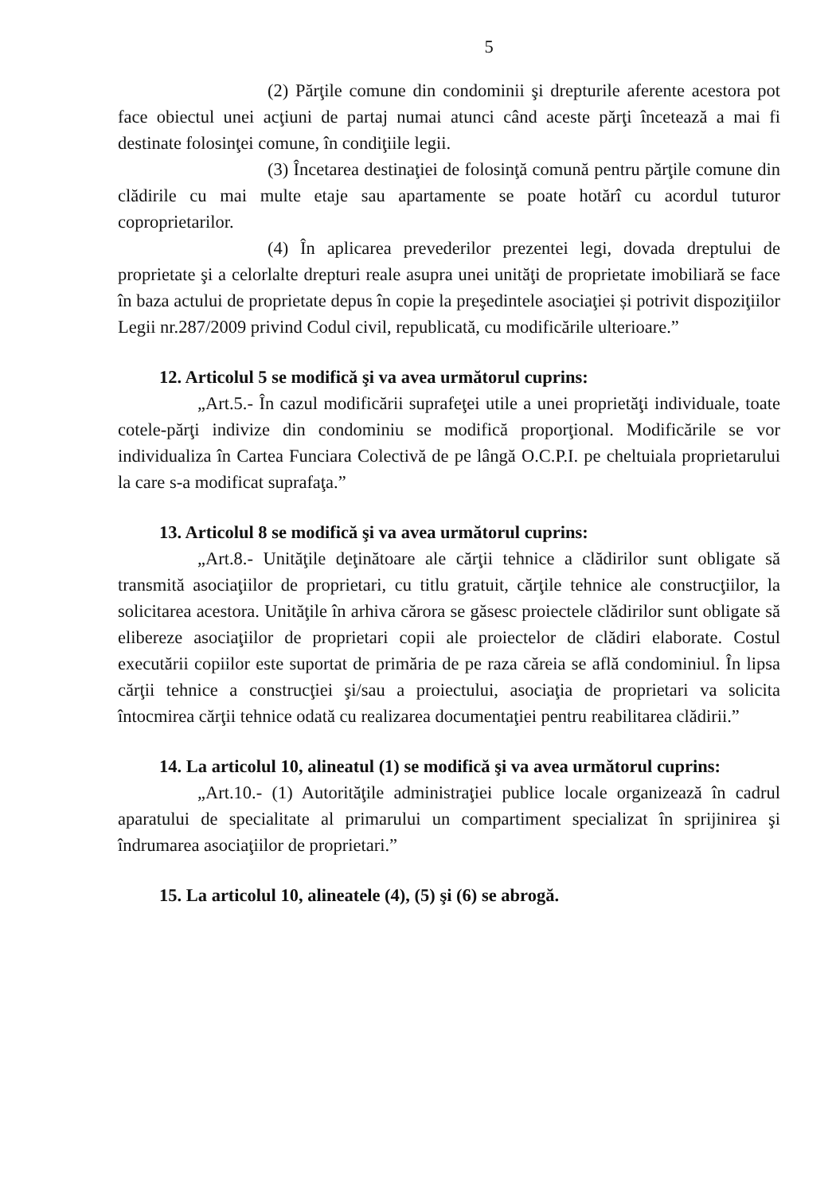5
(2) Părţile comune din condominii şi drepturile aferente acestora pot face obiectul unei acţiuni de partaj numai atunci când aceste părţi încetează a mai fi destinate folosinţei comune, în condiţiile legii.
(3) Încetarea destinaţiei de folosinţă comună pentru părţile comune din clădirile cu mai multe etaje sau apartamente se poate hotărî cu acordul tuturor coproprietarilor.
(4) În aplicarea prevederilor prezentei legi, dovada dreptului de proprietate şi a celorlalte drepturi reale asupra unei unităţi de proprietate imobiliară se face în baza actului de proprietate depus în copie la preşedintele asociaţiei și potrivit dispoziţiilor Legii nr.287/2009 privind Codul civil, republicată, cu modificările ulterioare.”
12. Articolul 5 se modifică şi va avea următorul cuprins:
„Art.5.- În cazul modificării suprafeţei utile a unei proprietăţi individuale, toate cotele-părţi indivize din condominiu se modifică proporţional. Modificările se vor individualiza în Cartea Funciara Colectivă de pe lângă O.C.P.I. pe cheltuiala proprietarului la care s-a modificat suprafaţa.”
13. Articolul 8 se modifică şi va avea următorul cuprins:
„Art.8.- Unităţile deţinătoare ale cărţii tehnice a clădirilor sunt obligate să transmită asociaţiilor de proprietari, cu titlu gratuit, cărţile tehnice ale construcţiilor, la solicitarea acestora. Unităţile în arhiva cărora se găsesc proiectele clădirilor sunt obligate să elibereze asociaţiilor de proprietari copii ale proiectelor de clădiri elaborate. Costul executării copiilor este suportat de primăria de pe raza căreia se află condominiul. În lipsa cărţii tehnice a construcţiei şi/sau a proiectului, asociaţia de proprietari va solicita întocmirea cărţii tehnice odată cu realizarea documentaţiei pentru reabilitarea clădirii.”
14. La articolul 10, alineatul (1) se modifică şi va avea următorul cuprins:
„Art.10.- (1) Autorităţile administraţiei publice locale organizează în cadrul aparatului de specialitate al primarului un compartiment specializat în sprijinirea şi îndrumarea asociaţiilor de proprietari.”
15. La articolul 10, alineatele (4), (5) şi (6) se abrogă.